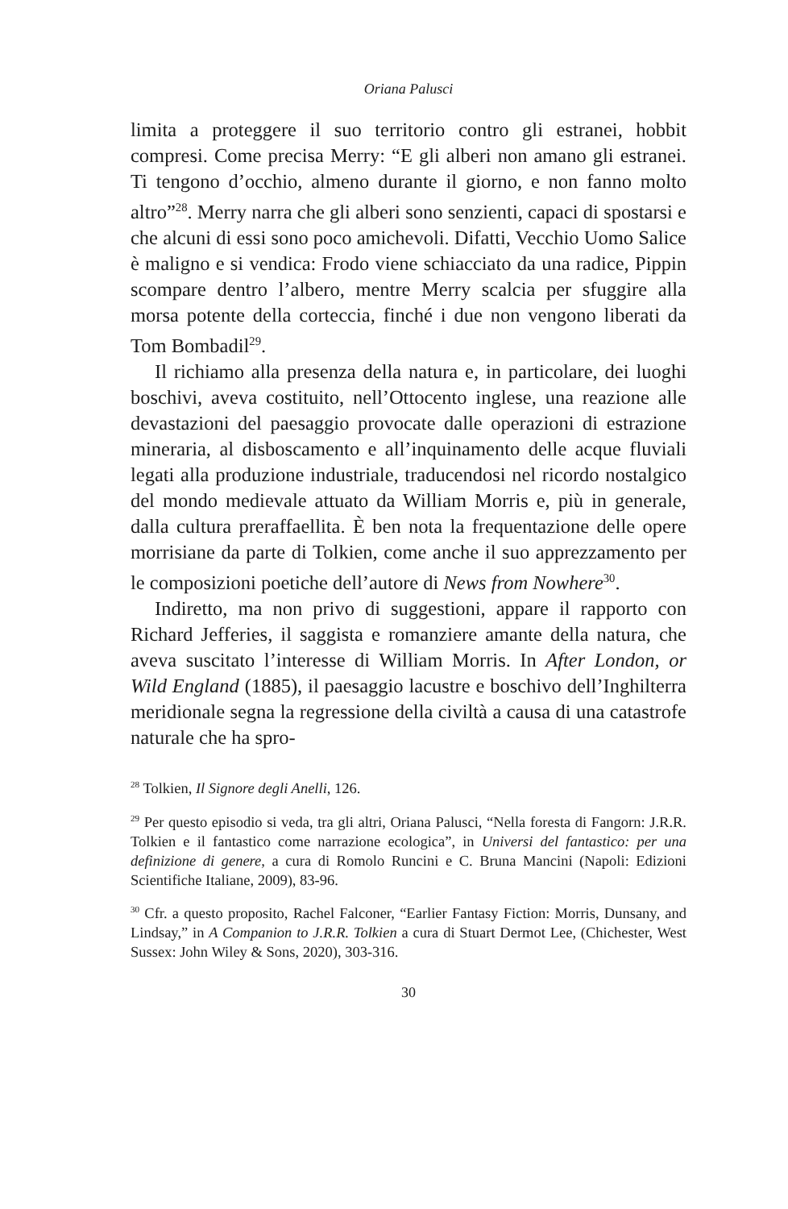Oriana Palusci
limita a proteggere il suo territorio contro gli estranei, hobbit compresi. Come precisa Merry: “E gli alberi non amano gli estranei. Ti tengono d’occhio, almeno durante il giorno, e non fanno molto altro”<sup>28</sup>. Merry narra che gli alberi sono senzienti, capaci di spostarsi e che alcuni di essi sono poco amichevoli. Difatti, Vecchio Uomo Salice è maligno e si vendica: Frodo viene schiacciato da una radice, Pippin scompare dentro l’albero, mentre Merry scalcia per sfuggire alla morsa potente della corteccia, finché i due non vengono liberati da Tom Bombadil<sup>29</sup>.
Il richiamo alla presenza della natura e, in particolare, dei luoghi boschivi, aveva costituito, nell’Ottocento inglese, una reazione alle devastazioni del paesaggio provocate dalle operazioni di estrazione mineraria, al disboscamento e all’inquinamento delle acque fluviali legati alla produzione industriale, traducendosi nel ricordo nostalgico del mondo medievale attuato da William Morris e, più in generale, dalla cultura preraffaellita. È ben nota la frequentazione delle opere morrisiane da parte di Tolkien, come anche il suo apprezzamento per le composizioni poetiche dell’autore di News from Nowhere<sup>30</sup>.
Indiretto, ma non privo di suggestioni, appare il rapporto con Richard Jefferies, il saggista e romanziere amante della natura, che aveva suscitato l’interesse di William Morris. In After London, or Wild England (1885), il paesaggio lacustre e boschivo dell’Inghilterra meridionale segna la regressione della civiltà a causa di una catastrofe naturale che ha spro-
<sup>28</sup> Tolkien, Il Signore degli Anelli, 126.
<sup>29</sup> Per questo episodio si veda, tra gli altri, Oriana Palusci, “Nella foresta di Fangorn: J.R.R. Tolkien e il fantastico come narrazione ecologica”, in Universi del fantastico: per una definizione di genere, a cura di Romolo Runcini e C. Bruna Mancini (Napoli: Edizioni Scientifiche Italiane, 2009), 83-96.
<sup>30</sup> Cfr. a questo proposito, Rachel Falconer, “Earlier Fantasy Fiction: Morris, Dunsany, and Lindsay,” in A Companion to J.R.R. Tolkien a cura di Stuart Dermot Lee, (Chichester, West Sussex: John Wiley & Sons, 2020), 303-316.
30